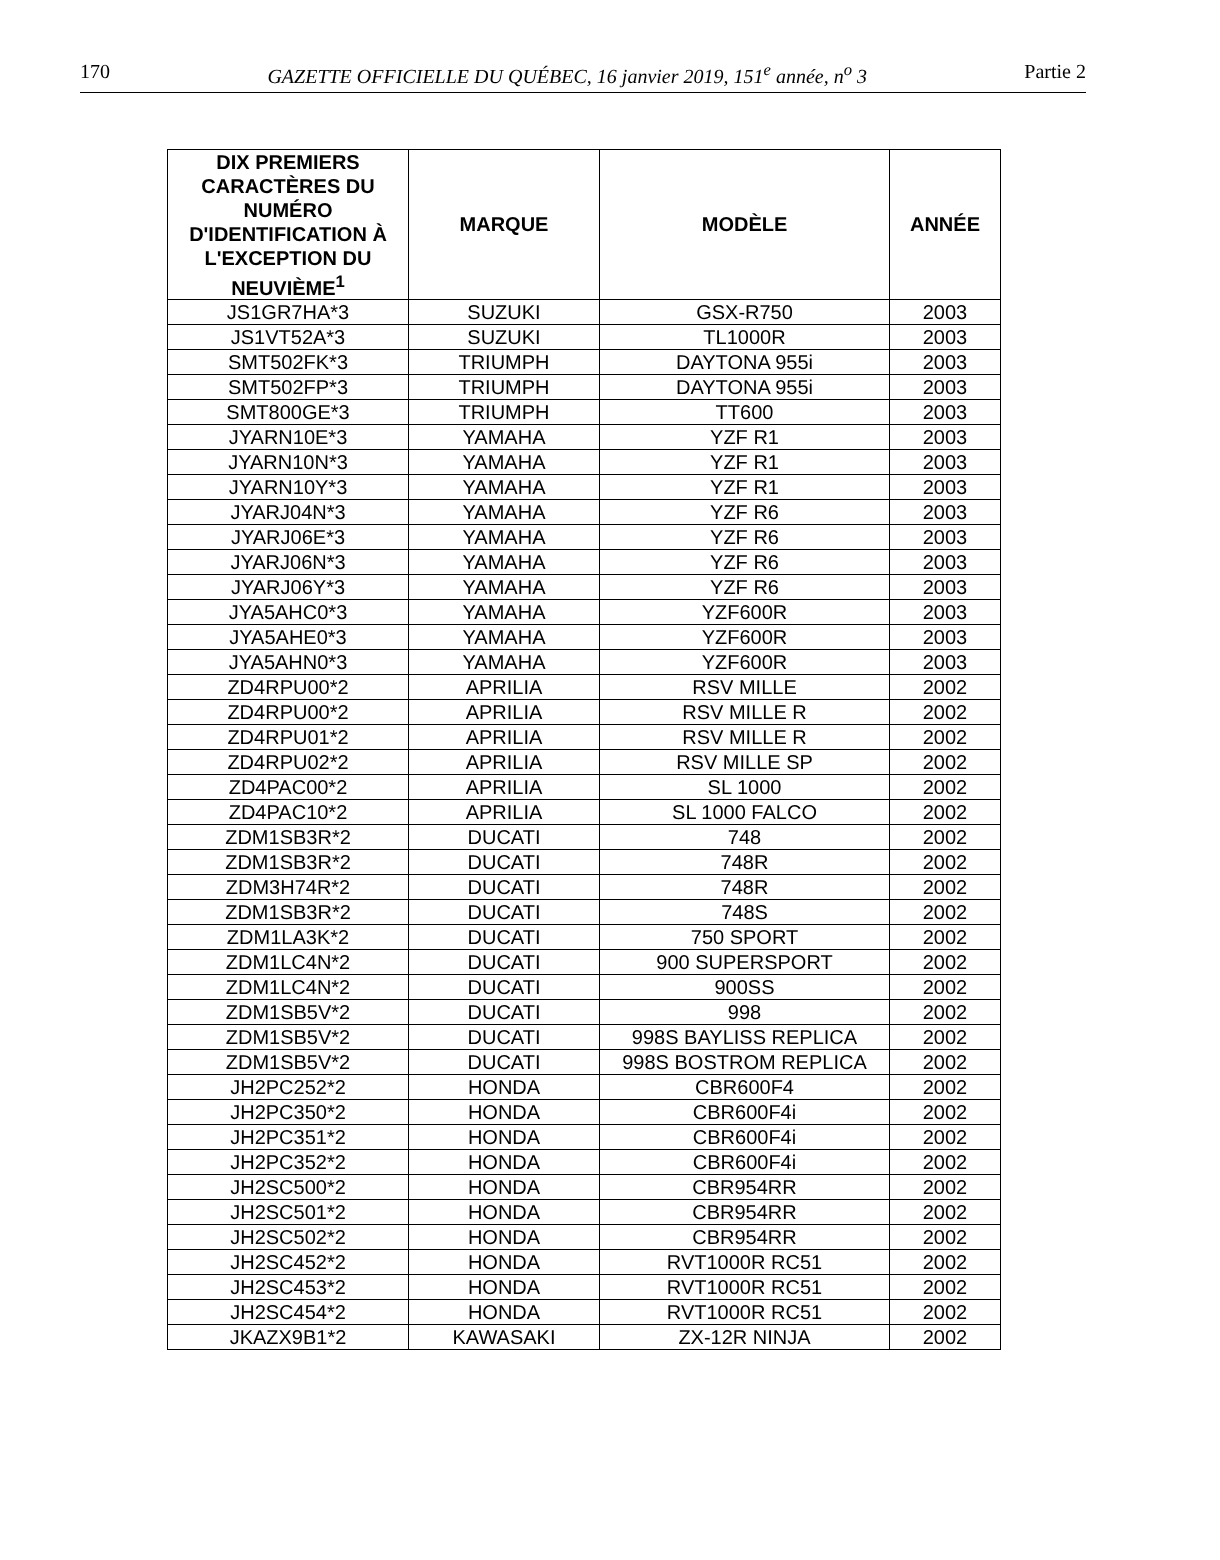170 GAZETTE OFFICIELLE DU QUÉBEC, 16 janvier 2019, 151<sup>e</sup> année, n<sup>o</sup> 3 Partie 2
| DIX PREMIERS CARACTÈRES DU NUMÉRO D'IDENTIFICATION À L'EXCEPTION DU NEUVIÈME<sup>1</sup> | MARQUE | MODÈLE | ANNÉE |
| --- | --- | --- | --- |
| JS1GR7HA*3 | SUZUKI | GSX-R750 | 2003 |
| JS1VT52A*3 | SUZUKI | TL1000R | 2003 |
| SMT502FK*3 | TRIUMPH | DAYTONA 955i | 2003 |
| SMT502FP*3 | TRIUMPH | DAYTONA 955i | 2003 |
| SMT800GE*3 | TRIUMPH | TT600 | 2003 |
| JYARN10E*3 | YAMAHA | YZF R1 | 2003 |
| JYARN10N*3 | YAMAHA | YZF R1 | 2003 |
| JYARN10Y*3 | YAMAHA | YZF R1 | 2003 |
| JYARJ04N*3 | YAMAHA | YZF R6 | 2003 |
| JYARJ06E*3 | YAMAHA | YZF R6 | 2003 |
| JYARJ06N*3 | YAMAHA | YZF R6 | 2003 |
| JYARJ06Y*3 | YAMAHA | YZF R6 | 2003 |
| JYA5AHC0*3 | YAMAHA | YZF600R | 2003 |
| JYA5AHE0*3 | YAMAHA | YZF600R | 2003 |
| JYA5AHN0*3 | YAMAHA | YZF600R | 2003 |
| ZD4RPU00*2 | APRILIA | RSV MILLE | 2002 |
| ZD4RPU00*2 | APRILIA | RSV MILLE R | 2002 |
| ZD4RPU01*2 | APRILIA | RSV MILLE R | 2002 |
| ZD4RPU02*2 | APRILIA | RSV MILLE SP | 2002 |
| ZD4PAC00*2 | APRILIA | SL 1000 | 2002 |
| ZD4PAC10*2 | APRILIA | SL 1000 FALCO | 2002 |
| ZDM1SB3R*2 | DUCATI | 748 | 2002 |
| ZDM1SB3R*2 | DUCATI | 748R | 2002 |
| ZDM3H74R*2 | DUCATI | 748R | 2002 |
| ZDM1SB3R*2 | DUCATI | 748S | 2002 |
| ZDM1LA3K*2 | DUCATI | 750 SPORT | 2002 |
| ZDM1LC4N*2 | DUCATI | 900 SUPERSPORT | 2002 |
| ZDM1LC4N*2 | DUCATI | 900SS | 2002 |
| ZDM1SB5V*2 | DUCATI | 998 | 2002 |
| ZDM1SB5V*2 | DUCATI | 998S BAYLISS REPLICA | 2002 |
| ZDM1SB5V*2 | DUCATI | 998S BOSTROM REPLICA | 2002 |
| JH2PC252*2 | HONDA | CBR600F4 | 2002 |
| JH2PC350*2 | HONDA | CBR600F4i | 2002 |
| JH2PC351*2 | HONDA | CBR600F4i | 2002 |
| JH2PC352*2 | HONDA | CBR600F4i | 2002 |
| JH2SC500*2 | HONDA | CBR954RR | 2002 |
| JH2SC501*2 | HONDA | CBR954RR | 2002 |
| JH2SC502*2 | HONDA | CBR954RR | 2002 |
| JH2SC452*2 | HONDA | RVT1000R RC51 | 2002 |
| JH2SC453*2 | HONDA | RVT1000R RC51 | 2002 |
| JH2SC454*2 | HONDA | RVT1000R RC51 | 2002 |
| JKAZX9B1*2 | KAWASAKI | ZX-12R NINJA | 2002 |